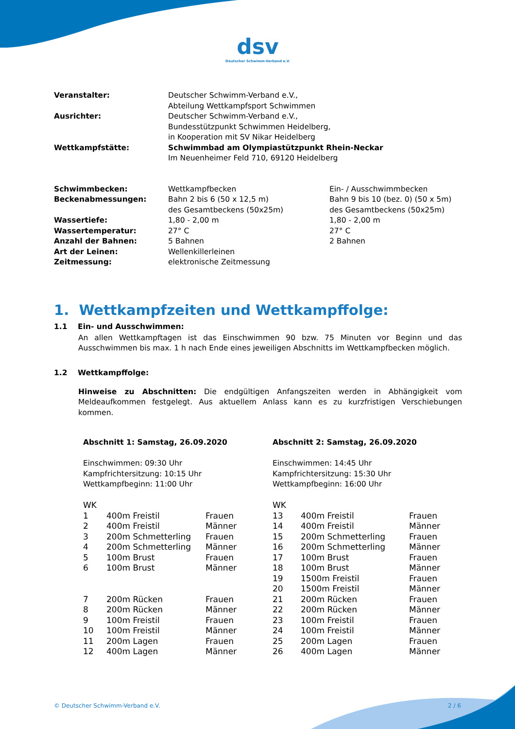dsv
Deutscher Schwimm-Verband e.V.
| Veranstalter: | Deutscher Schwimm-Verband e.V., Abteilung Wettkampfsport Schwimmen |
| Ausrichter: | Deutscher Schwimm-Verband e.V., Bundesstützpunkt Schwimmen Heidelberg, in Kooperation mit SV Nikar Heidelberg |
| Wettkampfstätte: | Schwimmbad am Olympiastützpunkt Rhein-Neckar Im Neuenheimer Feld 710, 69120 Heidelberg |
| Schwimmbecken: | Wettkampfbecken | Ein- / Ausschwimmbecken |
| Beckenabmessungen: | Bahn 2 bis 6 (50 x 12,5 m) des Gesamtbeckens (50x25m) | Bahn 9 bis 10 (bez. 0) (50 x 5m) des Gesamtbeckens (50x25m) |
| Wassertiefe: | 1,80 - 2,00 m | 1,80 - 2,00 m |
| Wassertemperatur: | 27° C | 27° C |
| Anzahl der Bahnen: | 5 Bahnen | 2 Bahnen |
| Art der Leinen: | Wellenkillerleinen | |
| Zeitmessung: | elektronische Zeitmessung | |
1. Wettkampfzeiten und Wettkampffolge:
1.1 Ein- und Ausschwimmen:
An allen Wettkampftagen ist das Einschwimmen 90 bzw. 75 Minuten vor Beginn und das Ausschwimmen bis max. 1 h nach Ende eines jeweiligen Abschnitts im Wettkampfbecken möglich.
1.2 Wettkampffolge:
Hinweise zu Abschnitten: Die endgültigen Anfangszeiten werden in Abhängigkeit vom Meldeaufkommen festgelegt. Aus aktuellem Anlass kann es zu kurzfristigen Verschiebungen kommen.
Abschnitt 1: Samstag, 26.09.2020
Einschwimmen: 09:30 Uhr
Kampfrichtersitzung: 10:15 Uhr
Wettkampfbeginn: 11:00 Uhr
| WK | | |
| 1 | 400m Freistil | Frauen |
| 2 | 400m Freistil | Männer |
| 3 | 200m Schmetterling | Frauen |
| 4 | 200m Schmetterling | Männer |
| 5 | 100m Brust | Frauen |
| 6 | 100m Brust | Männer |
| 7 | 200m Rücken | Frauen |
| 8 | 200m Rücken | Männer |
| 9 | 100m Freistil | Frauen |
| 10 | 100m Freistil | Männer |
| 11 | 200m Lagen | Frauen |
| 12 | 400m Lagen | Männer |
Abschnitt 2: Samstag, 26.09.2020
Einschwimmen: 14:45 Uhr
Kampfrichtersitzung: 15:30 Uhr
Wettkampfbeginn: 16:00 Uhr
| WK | | |
| 13 | 400m Freistil | Frauen |
| 14 | 400m Freistil | Männer |
| 15 | 200m Schmetterling | Frauen |
| 16 | 200m Schmetterling | Männer |
| 17 | 100m Brust | Frauen |
| 18 | 100m Brust | Männer |
| 19 | 1500m Freistil | Frauen |
| 20 | 1500m Freistil | Männer |
| 21 | 200m Rücken | Frauen |
| 22 | 200m Rücken | Männer |
| 23 | 100m Freistil | Frauen |
| 24 | 100m Freistil | Männer |
| 25 | 200m Lagen | Frauen |
| 26 | 400m Lagen | Männer |
© Deutscher Schwimm-Verband e.V. 2 / 6